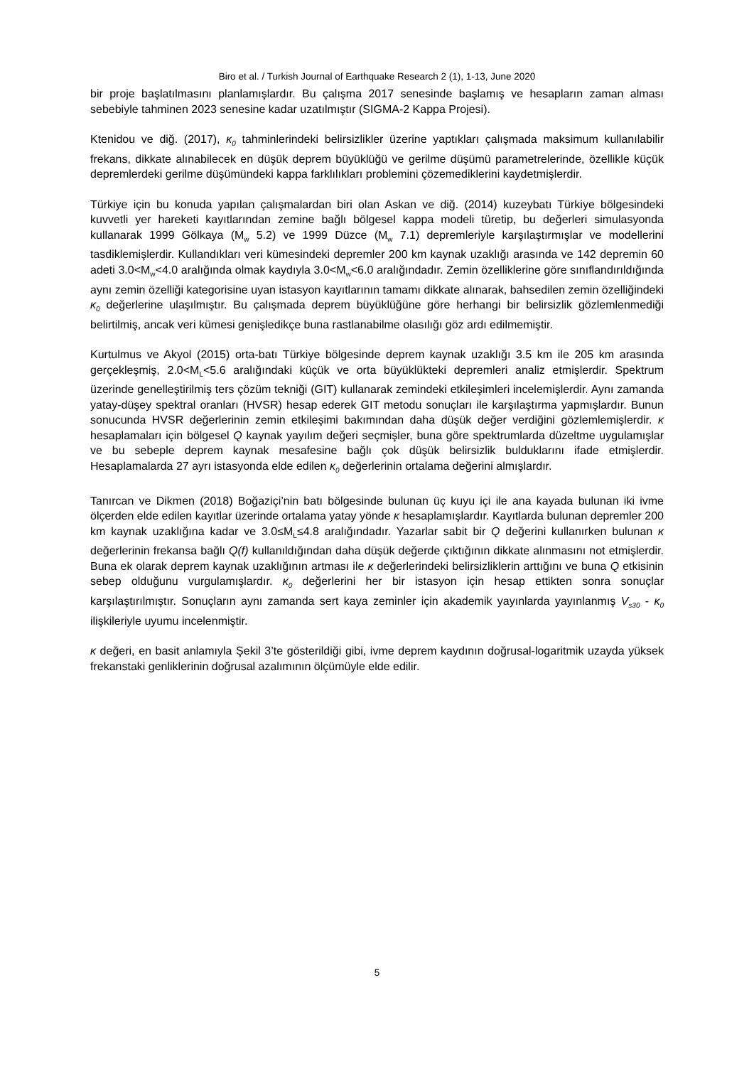Biro et al. / Turkish Journal of Earthquake Research 2 (1), 1-13, June 2020
bir proje başlatılmasını planlamışlardır. Bu çalışma 2017 senesinde başlamış ve hesapların zaman alması sebebiyle tahminen 2023 senesine kadar uzatılmıştır (SIGMA-2 Kappa Projesi).
Ktenidou ve diğ. (2017), κ<sub>0</sub> tahminlerindeki belirsizlikler üzerine yaptıkları çalışmada maksimum kullanılabilir frekans, dikkate alınabilecek en düşük deprem büyüklüğü ve gerilme düşümü parametrelerinde, özellikle küçük depremlerdeki gerilme düşümündeki kappa farklılıkları problemini çözemediklerini kaydetmişlerdir.
Türkiye için bu konuda yapılan çalışmalardan biri olan Askan ve diğ. (2014) kuzeybatı Türkiye bölgesindeki kuvvetli yer hareketi kayıtlarından zemine bağlı bölgesel kappa modeli türetip, bu değerleri simulasyonda kullanarak 1999 Gölkaya (M<sub>w</sub> 5.2) ve 1999 Düzce (M<sub>w</sub> 7.1) depremleriyle karşılaştırmışlar ve modellerini tasdiklemişlerdir. Kullandıkları veri kümesindeki depremler 200 km kaynak uzaklığı arasında ve 142 depremin 60 adeti 3.0<M<sub>w</sub><4.0 aralığında olmak kaydıyla 3.0<M<sub>w</sub><6.0 aralığındadır. Zemin özelliklerine göre sınıflandırıldığında aynı zemin özelliği kategorisine uyan istasyon kayıtlarının tamamı dikkate alınarak, bahsedilen zemin özelliğindeki κ<sub>0</sub> değerlerine ulaşılmıştır. Bu çalışmada deprem büyüklüğüne göre herhangi bir belirsizlik gözlemlenmediği belirtilmiş, ancak veri kümesi genişledikçe buna rastlanabilme olasılığı göz ardı edilmemiştir.
Kurtulmus ve Akyol (2015) orta-batı Türkiye bölgesinde deprem kaynak uzaklığı 3.5 km ile 205 km arasında gerçekleşmiş, 2.0<M<sub>L</sub><5.6 aralığındaki küçük ve orta büyüklükteki depremleri analiz etmişlerdir. Spektrum üzerinde genelleştirilmiş ters çözüm tekniği (GIT) kullanarak zemindeki etkileşimleri incelemişlerdir. Aynı zamanda yatay-düşey spektral oranları (HVSR) hesap ederek GIT metodu sonuçları ile karşılaştırma yapmışlardır. Bunun sonucunda HVSR değerlerinin zemin etkileşimi bakımından daha düşük değer verdiğini gözlemlemişlerdir. κ hesaplamaları için bölgesel Q kaynak yayılım değeri seçmişler, buna göre spektrumlarda düzeltme uygulamışlar ve bu sebeple deprem kaynak mesafesine bağlı çok düşük belirsizlik bulduklarını ifade etmişlerdir. Hesaplamalarda 27 ayrı istasyonda elde edilen κ<sub>0</sub> değerlerinin ortalama değerini almışlardır.
Tanırcan ve Dikmen (2018) Boğaziçi’nin batı bölgesinde bulunan üç kuyu içi ile ana kayada bulunan iki ivme ölçerden elde edilen kayıtlar üzerinde ortalama yatay yönde κ hesaplamışlardır. Kayıtlarda bulunan depremler 200 km kaynak uzaklığına kadar ve 3.0≤M<sub>L</sub>≤4.8 aralığındadır. Yazarlar sabit bir Q değerini kullanırken bulunan κ değerlerinin frekansa bağlı Q(f) kullanıldığından daha düşük değerde çıktığının dikkate alınmasını not etmişlerdir. Buna ek olarak deprem kaynak uzaklığının artması ile κ değerlerindeki belirsizliklerin arttığını ve buna Q etkisinin sebep olduğunu vurgulamışlardır. κ<sub>0</sub> değerlerini her bir istasyon için hesap ettikten sonra sonuçlar karşılaştırılmıştır. Sonuçların aynı zamanda sert kaya zeminler için akademik yayınlarda yayınlanmış V<sub>s30</sub> - κ<sub>0</sub> ilişkileriyle uyumu incelenmiştir.
κ değeri, en basit anlamıyla Şekil 3’te gösterildiği gibi, ivme deprem kaydının doğrusal-logaritmik uzayda yüksek frekanstaki genliklerinin doğrusal azalımının ölçümüyle elde edilir.
5